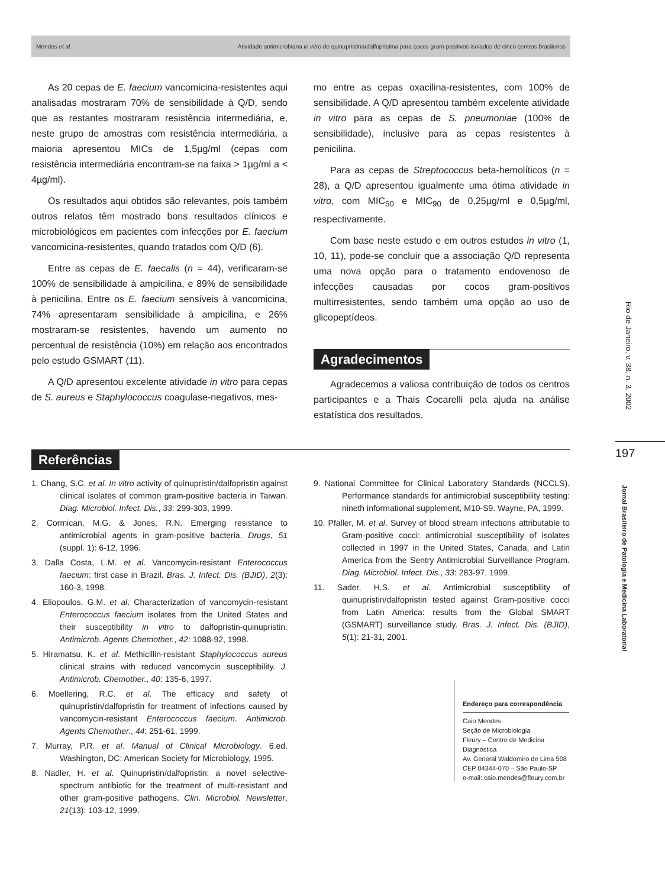Mendes et al. Atividade antimicrobiana in vitro de quinupristina/dalfopristina para cocos gram-positivos isolados de cinco centros brasileiros
As 20 cepas de E. faecium vancomicina-resistentes aqui analisadas mostraram 70% de sensibilidade à Q/D, sendo que as restantes mostraram resistência intermediária, e, neste grupo de amostras com resistência intermediária, a maioria apresentou MICs de 1,5µg/ml (cepas com resistência intermediária encontram-se na faixa > 1µg/ml a < 4µg/ml).
Os resultados aqui obtidos são relevantes, pois também outros relatos têm mostrado bons resultados clínicos e microbiológicos em pacientes com infecções por E. faecium vancomicina-resistentes, quando tratados com Q/D (6).
Entre as cepas de E. faecalis (n = 44), verificaram-se 100% de sensibilidade à ampicilina, e 89% de sensibilidade à penicilina. Entre os E. faecium sensíveis à vancomicina, 74% apresentaram sensibilidade à ampicilina, e 26% mostraram-se resistentes, havendo um aumento no percentual de resistência (10%) em relação aos encontrados pelo estudo GSMART (11).
A Q/D apresentou excelente atividade in vitro para cepas de S. aureus e Staphylococcus coagulase-negativos, mes-
mo entre as cepas oxacilina-resistentes, com 100% de sensibilidade. A Q/D apresentou também excelente atividade in vitro para as cepas de S. pneumoniae (100% de sensibilidade), inclusive para as cepas resistentes à penicilina.
Para as cepas de Streptococcus beta-hemolíticos (n = 28), a Q/D apresentou igualmente uma ótima atividade in vitro, com MIC<sub>50</sub> e MIC<sub>90</sub> de 0,25µg/ml e 0,5µg/ml, respectivamente.
Com base neste estudo e em outros estudos in vitro (1, 10, 11), pode-se concluir que a associação Q/D representa uma nova opção para o tratamento endovenoso de infecções causadas por cocos gram-positivos multirresistentes, sendo também uma opção ao uso de glicopeptídeos.
Agradecimentos
Agradecemos a valiosa contribuição de todos os centros participantes e a Thais Cocarelli pela ajuda na análise estatística dos resultados.
Rio de Janeiro, v. 38, n. 3, 2002
197
Jornal Brasileiro de Patologia e Medicina Laboratorial
Referências
1. Chang, S.C. et al. In vitro activity of quinupristin/dalfopristin against clinical isolates of common gram-positive bacteria in Taiwan. Diag. Microbiol. Infect. Dis., 33: 299-303, 1999.
2. Cormican, M.G. & Jones, R.N. Emerging resistance to antimicrobial agents in gram-positive bacteria. Drugs, 51 (suppl. 1): 6-12, 1996.
3. Dalla Costa, L.M. et al. Vancomycin-resistant Enterococcus faecium: first case in Brazil. Bras. J. Infect. Dis. (BJID), 2(3): 160-3, 1998.
4. Eliopoulos, G.M. et al. Characterization of vancomycin-resistant Enterococcus faecium isolates from the United States and their susceptibility in vitro to dalfopristin-quinupristin. Antimicrob. Agents Chemother., 42: 1088-92, 1998.
5. Hiramatsu, K. et al. Methicillin-resistant Staphylococcus aureus clinical strains with reduced vancomycin susceptibility. J. Antimicrob. Chemother., 40: 135-6, 1997.
6. Moellering, R.C. et al. The efficacy and safety of quinupristin/dalfopristin for treatment of infections caused by vancomycin-resistant Enterococcus faecium. Antimicrob. Agents Chemother., 44: 251-61, 1999.
7. Murray, P.R. et al. Manual of Clinical Microbiology. 6.ed. Washington, DC: American Society for Microbiology, 1995.
8. Nadler, H. et al. Quinupristin/dalfopristin: a novel selective-spectrum antibiotic for the treatment of multi-resistant and other gram-positive pathogens. Clin. Microbiol. Newsletter, 21(13): 103-12, 1999.
9. National Committee for Clinical Laboratory Standards (NCCLS). Performance standards for antimicrobial susceptibility testing: nineth informational supplement, M10-S9. Wayne, PA, 1999.
10. Pfaller, M. et al. Survey of blood stream infections attributable to Gram-positive cocci: antimicrobial susceptibility of isolates collected in 1997 in the United States, Canada, and Latin America from the Sentry Antimicrobial Surveillance Program. Diag. Microbiol. Infect. Dis., 33: 283-97, 1999.
11. Sader, H.S. et al. Antimicrobial susceptibility of quinupristin/dalfopristin tested against Gram-positive cocci from Latin America: results from the Global SMART (GSMART) surveillance study. Bras. J. Infect. Dis. (BJID), 5(1): 21-31, 2001.
Endereço para correspondência
Caio Mendes
Seção de Microbiologia
Fleury – Centro de Medicina Diagnóstica
Av. General Waldomiro de Lima 508
CEP 04344-070 – São Paulo-SP
e-mail: caio.mendes@fleury.com.br